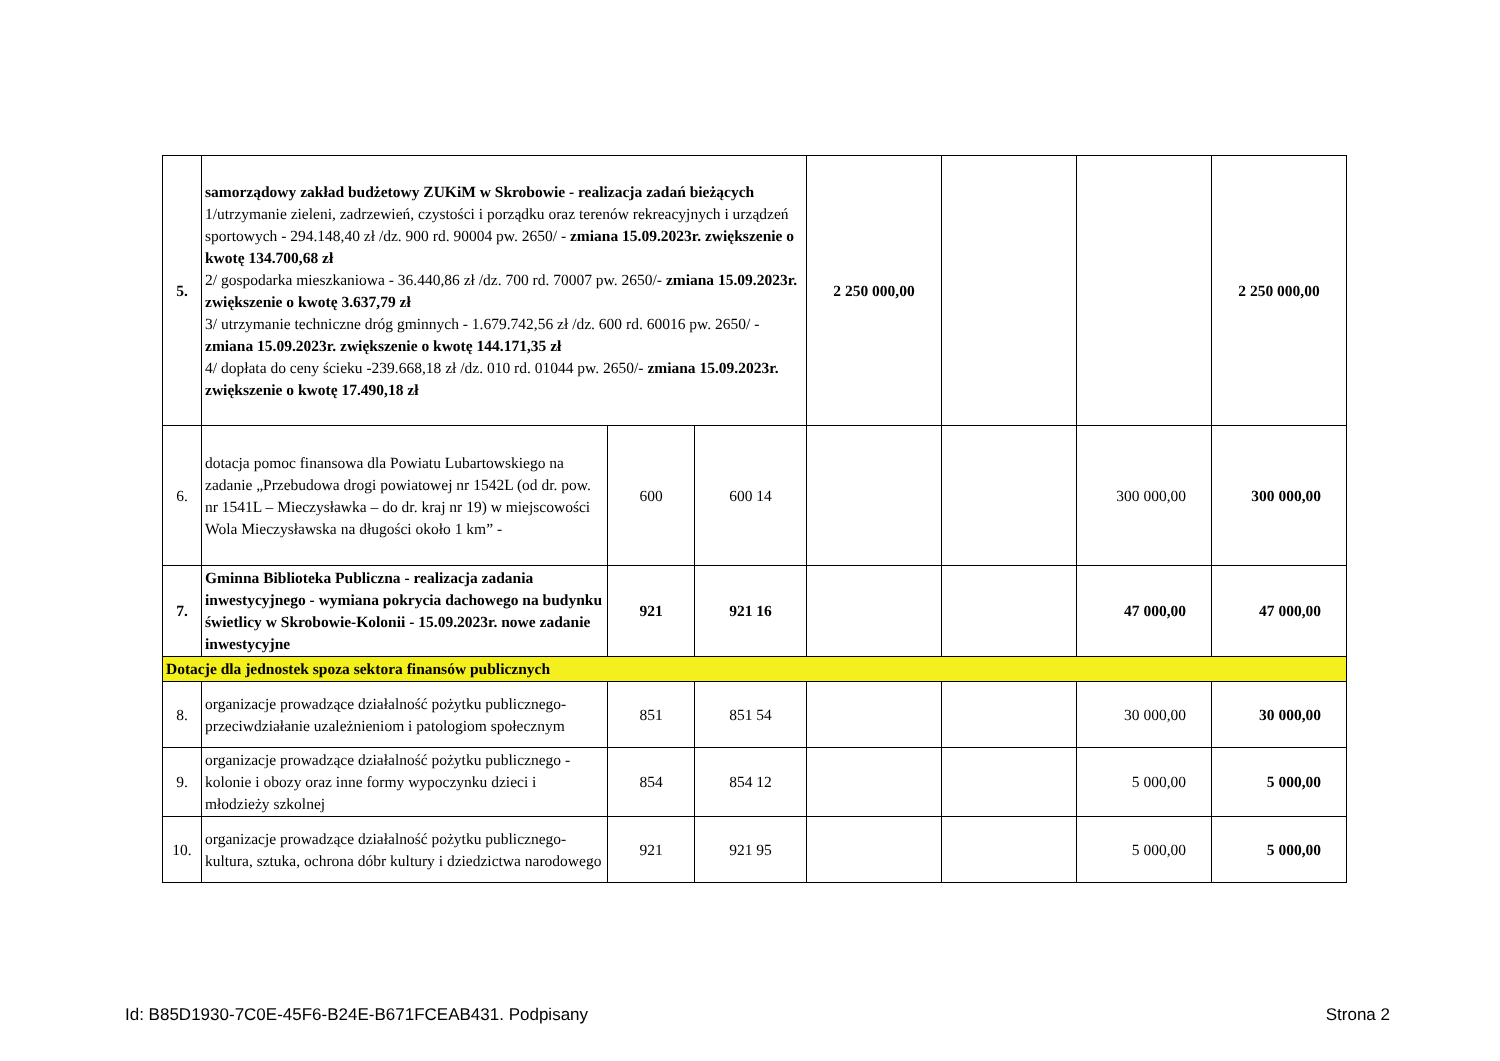| 5. | samorządowy zakład budżetowy ZUKiM w Skrobowie - realizacja zadań bieżących 1/utrzymanie zieleni, zadrzewień, czystości i porządku oraz terenów rekreacyjnych i urządzeń sportowych - 294.148,40 zł /dz. 900 rd. 90004 pw. 2650/ - zmiana 15.09.2023r. zwiększenie o kwotę 134.700,68 zł 2/ gospodarka mieszkaniowa - 36.440,86 zł /dz. 700 rd. 70007 pw. 2650/- zmiana 15.09.2023r. zwiększenie o kwotę 3.637,79 zł 3/ utrzymanie techniczne dróg gminnych - 1.679.742,56 zł /dz. 600 rd. 60016 pw. 2650/ - zmiana 15.09.2023r. zwiększenie o kwotę 144.171,35 zł 4/ dopłata do ceny ścieku -239.668,18 zł /dz. 010 rd. 01044 pw. 2650/- zmiana 15.09.2023r. zwiększenie o kwotę 17.490,18 zł | | | 2 250 000,00 | | | 2 250 000,00 |
| 6. | dotacja pomoc finansowa dla Powiatu Lubartowskiego na zadanie „Przebudowa drogi powiatowej nr 1542L (od dr. pow. nr 1541L – Mieczysławka – do dr. kraj nr 19) w miejscowości Wola Mieczysławska na długości około 1 km” - | 600 | 600 14 | | | 300 000,00 | 300 000,00 |
| 7. | Gminna Biblioteka Publiczna - realizacja zadania inwestycyjnego - wymiana pokrycia dachowego na budynku świetlicy w Skrobowie-Kolonii - 15.09.2023r. nowe zadanie inwestycyjne | 921 | 921 16 | | | 47 000,00 | 47 000,00 |
| Dotacje dla jednostek spoza sektora finansów publicznych | | | | | | | |
| 8. | organizacje prowadzące działalność pożytku publicznego- przeciwdziałanie uzależnieniom i patologiom społecznym | 851 | 851 54 | | | 30 000,00 | 30 000,00 |
| 9. | organizacje prowadzące działalność pożytku publicznego -kolonie i obozy oraz inne formy wypoczynku dzieci i młodzieży szkolnej | 854 | 854 12 | | | 5 000,00 | 5 000,00 |
| 10. | organizacje prowadzące działalność pożytku publicznego-kultura, sztuka, ochrona dóbr kultury i dziedzictwa narodowego | 921 | 921 95 | | | 5 000,00 | 5 000,00 |
Id: B85D1930-7C0E-45F6-B24E-B671FCEAB431. Podpisany Strona 2